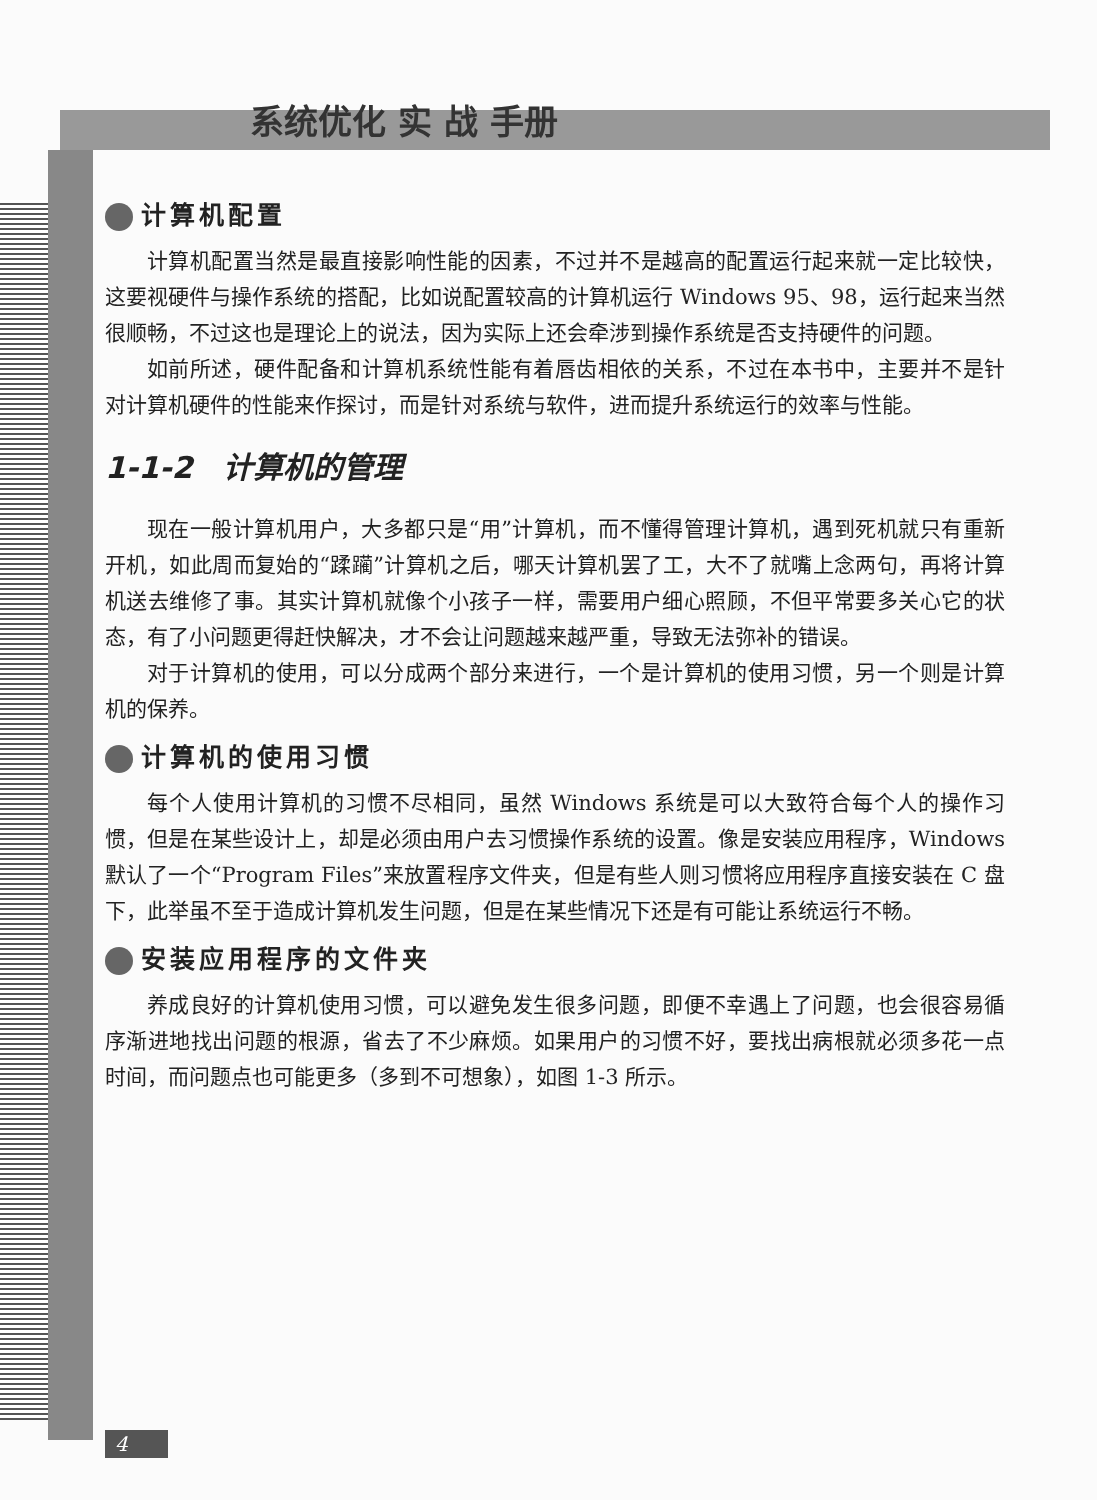系统优化 实 战 手册
计算机配置
计算机配置当然是最直接影响性能的因素，不过并不是越高的配置运行起来就一定比较快，这要视硬件与操作系统的搭配，比如说配置较高的计算机运行 Windows 95、98，运行起来当然很顺畅，不过这也是理论上的说法，因为实际上还会牵涉到操作系统是否支持硬件的问题。
如前所述，硬件配备和计算机系统性能有着唇齿相依的关系，不过在本书中，主要并不是针对计算机硬件的性能来作探讨，而是针对系统与软件，进而提升系统运行的效率与性能。
1-1-2　计算机的管理
现在一般计算机用户，大多都只是“用”计算机，而不懂得管理计算机，遇到死机就只有重新开机，如此周而复始的“蹂躏”计算机之后，哪天计算机罢了工，大不了就嘴上念两句，再将计算机送去维修了事。其实计算机就像个小孩子一样，需要用户细心照顾，不但平常要多关心它的状态，有了小问题更得赶快解决，才不会让问题越来越严重，导致无法弥补的错误。
对于计算机的使用，可以分成两个部分来进行，一个是计算机的使用习惯，另一个则是计算机的保养。
计算机的使用习惯
每个人使用计算机的习惯不尽相同，虽然 Windows 系统是可以大致符合每个人的操作习惯，但是在某些设计上，却是必须由用户去习惯操作系统的设置。像是安装应用程序，Windows 默认了一个“Program Files”来放置程序文件夹，但是有些人则习惯将应用程序直接安装在 C 盘下，此举虽不至于造成计算机发生问题，但是在某些情况下还是有可能让系统运行不畅。
安装应用程序的文件夹
养成良好的计算机使用习惯，可以避免发生很多问题，即便不幸遇上了问题，也会很容易循序渐进地找出问题的根源，省去了不少麻烦。如果用户的习惯不好，要找出病根就必须多花一点时间，而问题点也可能更多（多到不可想象），如图 1-3 所示。
4